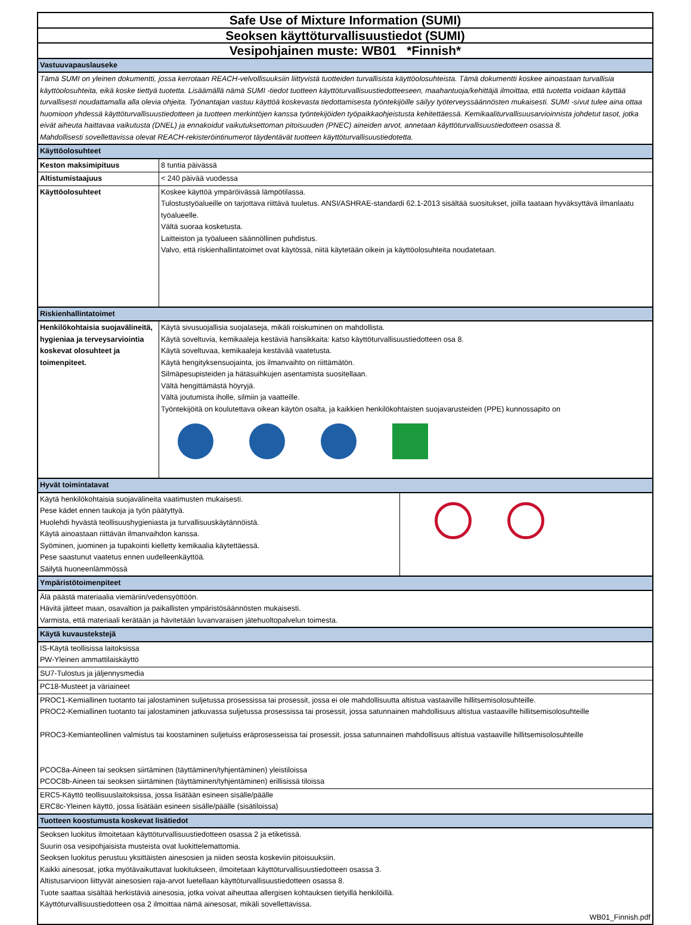| Safe Use of Mixture Information (SUMI) |
| Seoksen käyttöturvallisuustiedot (SUMI) |
| Vesipohjainen muste: WB01 *Finnish* |
| Vastuuvapauslauseke |
| Tämä SUMI on yleinen dokumentti, jossa kerrotaan REACH-velvollisuuksiin liittyvistä tuotteiden turvallisista käyttöolosuhteista. Tämä dokumentti koskee ainoastaan turvallisia käyttöolosuhteita, eikä koske tiettyä tuotetta. Lisäämällä nämä SUMI -tiedot tuotteen käyttöturvallisuustiedotteeseen, maahantuoja/kehittäjä ilmoittaa, että tuotetta voidaan käyttää turvallisesti noudattamalla alla olevia ohjeita. Työnantajan vastuu käyttöä koskevasta tiedottamisesta työntekijöille säilyy työterveyssäännösten mukaisesti. SUMI -sivut tulee aina ottaa huomioon yhdessä käyttöturvallisuustiedotteen ja tuotteen merkintöjen kanssa työntekijöiden työpaikkaohjeistusta kehitettäessä. Kemikaaliturvallisuusarvioinnista johdetut tasot, jotka eivät aiheuta haittavaa vaikutusta (DNEL) ja ennakoidut vaikutuksettoman pitoisuuden (PNEC) aineiden arvot, annetaan käyttöturvallisuustiedotteen osassa 8. Mahdollisesti sovellettavissa olevat REACH-rekisteröintinumerot täydentävät tuotteen käyttöturvallisuustiedotetta. |
| Käyttöolosuhteet |
| Keston maksimipituus | 8 tuntia päivässä |
| Altistumistaajuus | < 240 päivää vuodessa |
| Käyttöolosuhteet | Koskee käyttöä ympäröivässä lämpötilassa. Tulostustyöalueille on tarjottava riittävä tuuletus. ANSI/ASHRAE-standardi 62.1-2013 sisältää suositukset, joilla taataan hyväksyttävä ilmanlaatu työalueelle. Vältä suoraa kosketusta. Laitteiston ja työalueen säännöllinen puhdistus. Valvo, että riskienhallintatoimet ovat käytössä, niitä käytetään oikein ja käyttöolosuhteita noudatetaan. |
| Riskienhallintatoimet | |
| Henkilökohtaisia suojavälineitä, hygieniaa ja terveysarviointia koskevat olosuhteet ja toimenpiteet. | Käytä sivusuojallisia suojalaseja, mikäli roiskuminen on mahdollista. Käytä soveltuvia, kemikaaleja kestäviä hansikkaita: katso käyttöturvallisuustiedotteen osa 8. Käytä soveltuvaa, kemikaaleja kestävää vaatetusta. Käytä hengityksensuojainta, jos ilmanvaihto on riittämätön. Silmäpesupisteiden ja hätäsuihkujen asentamista suositellaan. Vältä hengittämästä höyryjä. Vältä joutumista iholle, silmiin ja vaatteille. Työntekijöitä on koulutettava oikean käytön osalta, ja kaikkien henkilökohtaisten suojavarusteiden (PPE) kunnossapito on |
| Hyvät toimintatavat | |
| Käytä henkilökohtaisia suojavälineita vaatimusten mukaisesti. Pese kädet ennen taukoja ja työn päätyttyä. Huolehdi hyvästä teollisuushygieniasta ja turvallisuuskäytännöistä. Käytä ainoastaan riittävän ilmanvaihdon kanssa. Syöminen, juominen ja tupakointi kielletty kemikaalia käytettäessä. Pese saastunut vaatetus ennen uudelleenkäyttöä. Säilytä huoneenlämmössä | |
| Ympäristötoimenpiteet |
| Älä päästä materiaalia viemäriin/vedensyöttöön. Hävitä jätteet maan, osavaltion ja paikallisten ympäristösäännösten mukaisesti. Varmista, että materiaali kerätään ja hävitetään luvanvaraisen jätehuoltopalvelun toimesta. |
| Käytä kuvaustekstejä |
| IS-Käytä teollisissa laitoksissa PW-Yleinen ammattilaiskäyttö |
| SU7-Tulostus ja jäljennysmedia |
| PC18-Musteet ja väriaineet |
| PROC1-Kemiallinen tuotanto tai jalostaminen suljetussa prosessissa tai prosessit, jossa ei ole mahdollisuutta altistua vastaaville hillitsemisolosuhteille. PROC2-Kemiallinen tuotanto tai jalostaminen jatkuvassa suljetussa prosessissa tai prosessit, jossa satunnainen mahdollisuus altistua vastaaville hillitsemisolosuhteille PROC3-Kemianteollinen valmistus tai koostaminen suljetuiss eräprosesseissa tai prosessit, jossa satunnainen mahdollisuus altistua vastaaville hillitsemisolosuhteille PCOC8a-Aineen tai seoksen siirtäminen (täyttäminen/tyhjentäminen) yleistiloissa PCOC8b-Aineen tai seoksen siirtäminen (täyttäminen/tyhjentäminen) erillisissä tiloissa |
| ERC5-Käyttö teollisuuslaitoksissa, jossa lisätään esineen sisälle/päälle ERC8c-Yleinen käyttö, jossa lisätään esineen sisälle/päälle (sisätiloissa) |
| Tuotteen koostumusta koskevat lisätiedot |
| Seoksen luokitus ilmoitetaan käyttöturvallisuustiedotteen osassa 2 ja etiketissä. Suurin osa vesipohjaisista musteista ovat luokittelemattomia. Seoksen luokitus perustuu yksittäisten ainesosien ja niiden seosta koskeviin pitoisuuksiin. Kaikki ainesosat, jotka myötävaikuttavat luokitukseen, ilmoitetaan käyttöturvallisuustiedotteen osassa 3. Altistusarvioon liittyvät ainesosien raja-arvot luetellaan käyttöturvallisuustiedotteen osassa 8. Tuote saattaa sisältää herkistäviä ainesosia, jotka voivat aiheuttaa allergisen kohtauksen tietyillä henkilöillä. Käyttöturvallisuustiedotteen osa 2 ilmoittaa nämä ainesosat, mikäli sovellettavissa. |
| WB01_Finnish.pdf |